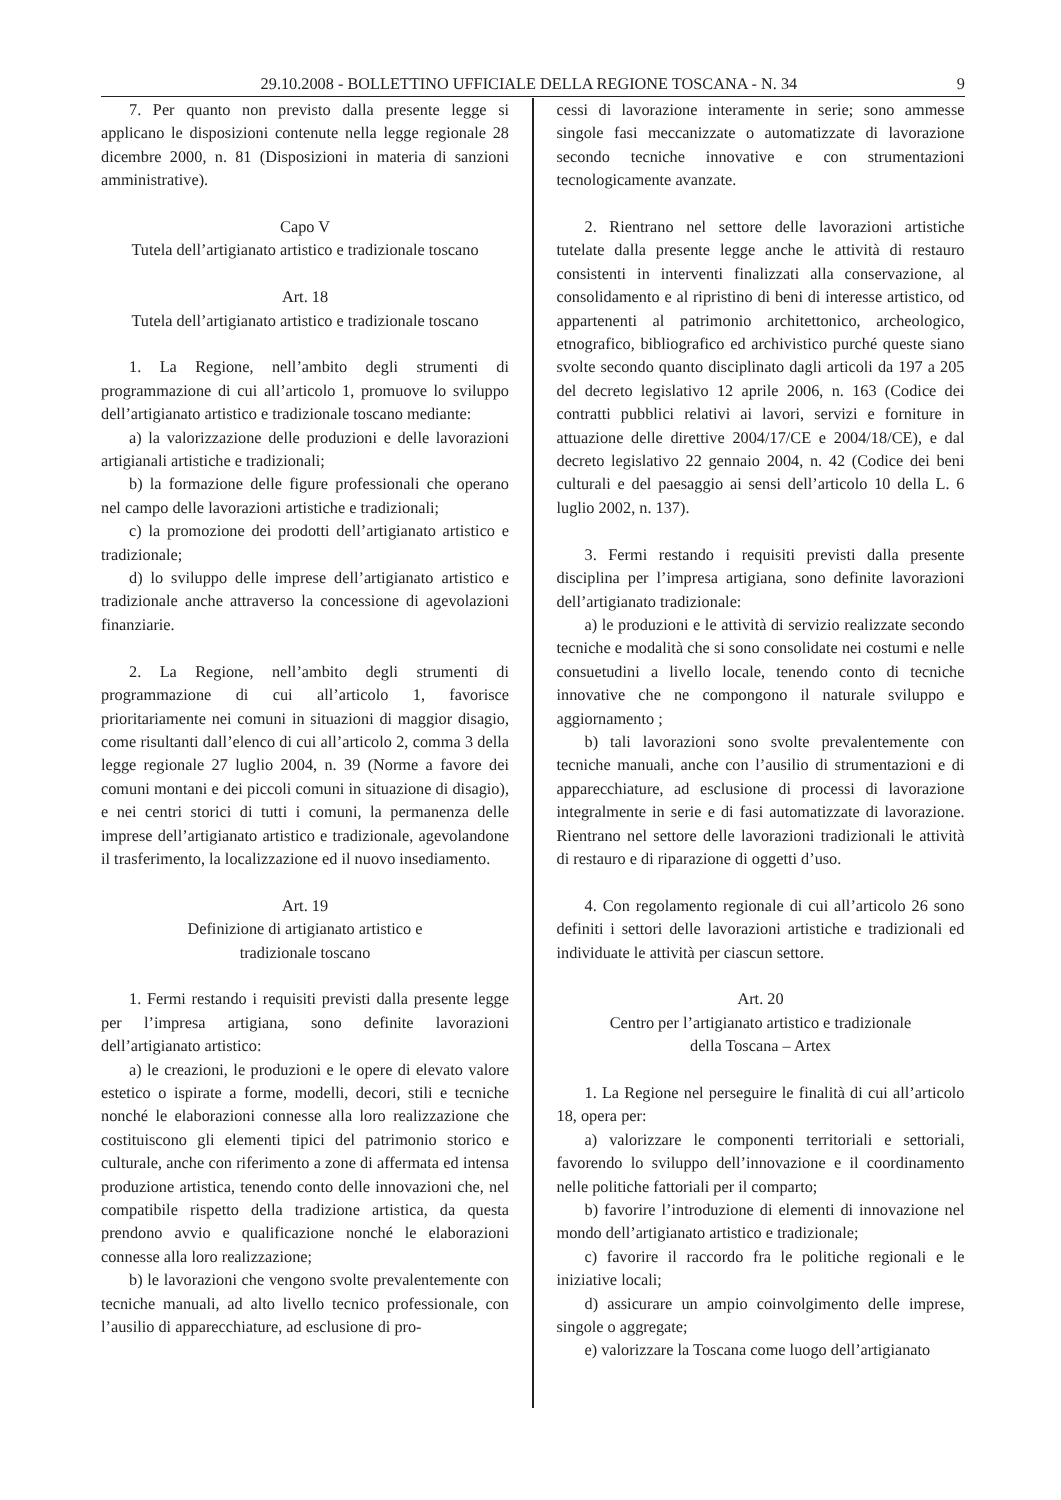29.10.2008 - BOLLETTINO UFFICIALE DELLA REGIONE TOSCANA - N. 34 9
7. Per quanto non previsto dalla presente legge si applicano le disposizioni contenute nella legge regionale 28 dicembre 2000, n. 81 (Disposizioni in materia di sanzioni amministrative).
Capo V
Tutela dell’artigianato artistico e tradizionale toscano
Art. 18
Tutela dell’artigianato artistico e tradizionale toscano
1. La Regione, nell’ambito degli strumenti di programmazione di cui all’articolo 1, promuove lo sviluppo dell’artigianato artistico e tradizionale toscano mediante:
a) la valorizzazione delle produzioni e delle lavorazioni artigianali artistiche e tradizionali;
b) la formazione delle figure professionali che operano nel campo delle lavorazioni artistiche e tradizionali;
c) la promozione dei prodotti dell’artigianato artistico e tradizionale;
d) lo sviluppo delle imprese dell’artigianato artistico e tradizionale anche attraverso la concessione di agevolazioni finanziarie.
2. La Regione, nell’ambito degli strumenti di programmazione di cui all’articolo 1, favorisce prioritariamente nei comuni in situazioni di maggior disagio, come risultanti dall’elenco di cui all’articolo 2, comma 3 della legge regionale 27 luglio 2004, n. 39 (Norme a favore dei comuni montani e dei piccoli comuni in situazione di disagio), e nei centri storici di tutti i comuni, la permanenza delle imprese dell’artigianato artistico e tradizionale, agevolandone il trasferimento, la localizzazione ed il nuovo insediamento.
Art. 19
Definizione di artigianato artistico e
tradizionale toscano
1. Fermi restando i requisiti previsti dalla presente legge per l’impresa artigiana, sono definite lavorazioni dell’artigianato artistico:
a) le creazioni, le produzioni e le opere di elevato valore estetico o ispirate a forme, modelli, decori, stili e tecniche nonché le elaborazioni connesse alla loro realizzazione che costituiscono gli elementi tipici del patrimonio storico e culturale, anche con riferimento a zone di affermata ed intensa produzione artistica, tenendo conto delle innovazioni che, nel compatibile rispetto della tradizione artistica, da questa prendono avvio e qualificazione nonché le elaborazioni connesse alla loro realizzazione;
b) le lavorazioni che vengono svolte prevalentemente con tecniche manuali, ad alto livello tecnico professionale, con l’ausilio di apparecchiature, ad esclusione di pro-
cessi di lavorazione interamente in serie; sono ammesse singole fasi meccanizzate o automatizzate di lavorazione secondo tecniche innovative e con strumentazioni tecnologicamente avanzate.
2. Rientrano nel settore delle lavorazioni artistiche tutelate dalla presente legge anche le attività di restauro consistenti in interventi finalizzati alla conservazione, al consolidamento e al ripristino di beni di interesse artistico, od appartenenti al patrimonio architettonico, archeologico, etnografico, bibliografico ed archivistico purché queste siano svolte secondo quanto disciplinato dagli articoli da 197 a 205 del decreto legislativo 12 aprile 2006, n. 163 (Codice dei contratti pubblici relativi ai lavori, servizi e forniture in attuazione delle direttive 2004/17/CE e 2004/18/CE), e dal decreto legislativo 22 gennaio 2004, n. 42 (Codice dei beni culturali e del paesaggio ai sensi dell’articolo 10 della L. 6 luglio 2002, n. 137).
3. Fermi restando i requisiti previsti dalla presente disciplina per l’impresa artigiana, sono definite lavorazioni dell’artigianato tradizionale:
a) le produzioni e le attività di servizio realizzate secondo tecniche e modalità che si sono consolidate nei costumi e nelle consuetudini a livello locale, tenendo conto di tecniche innovative che ne compongono il naturale sviluppo e aggiornamento ;
b) tali lavorazioni sono svolte prevalentemente con tecniche manuali, anche con l’ausilio di strumentazioni e di apparecchiature, ad esclusione di processi di lavorazione integralmente in serie e di fasi automatizzate di lavorazione. Rientrano nel settore delle lavorazioni tradizionali le attività di restauro e di riparazione di oggetti d’uso.
4. Con regolamento regionale di cui all’articolo 26 sono definiti i settori delle lavorazioni artistiche e tradizionali ed individuate le attività per ciascun settore.
Art. 20
Centro per l’artigianato artistico e tradizionale
della Toscana – Artex
1. La Regione nel perseguire le finalità di cui all’articolo 18, opera per:
a) valorizzare le componenti territoriali e settoriali, favorendo lo sviluppo dell’innovazione e il coordinamento nelle politiche fattoriali per il comparto;
b) favorire l’introduzione di elementi di innovazione nel mondo dell’artigianato artistico e tradizionale;
c) favorire il raccordo fra le politiche regionali e le iniziative locali;
d) assicurare un ampio coinvolgimento delle imprese, singole o aggregate;
e) valorizzare la Toscana come luogo dell’artigianato